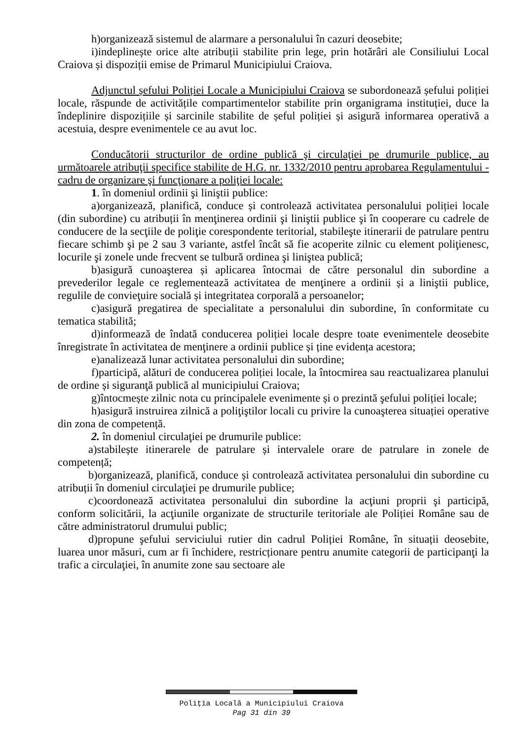h)organizează sistemul de alarmare a personalului în cazuri deosebite;
i)indeplinește orice alte atribuții stabilite prin lege, prin hotărâri ale Consiliului Local Craiova și dispoziții emise de Primarul Municipiului Craiova.
Adjunctul șefului Poliției Locale a Municipiului Craiova se subordonează șefului poliției locale, răspunde de activitățile compartimentelor stabilite prin organigrama instituției, duce la îndeplinire dispozițiile și sarcinile stabilite de șeful poliției și asigură informarea operativă a acestuia, despre evenimentele ce au avut loc.
Conducătorii structurilor de ordine publică şi circulaţiei pe drumurile publice, au următoarele atribuţii specifice stabilite de H.G. nr. 1332/2010 pentru aprobarea Regulamentului - cadru de organizare şi funcţionare a poliţiei locale:
1. în domeniul ordinii şi liniştii publice:
a)organizează, planifică, conduce și controlează activitatea personalului poliției locale (din subordine) cu atribuții în menţinerea ordinii şi liniştii publice şi în cooperare cu cadrele de conducere de la secţiile de poliţie corespondente teritorial, stabileşte itinerarii de patrulare pentru fiecare schimb şi pe 2 sau 3 variante, astfel încât să fie acoperite zilnic cu element poliţienesc, locurile şi zonele unde frecvent se tulbură ordinea şi liniştea publică;
b)asigură cunoaşterea și aplicarea întocmai de către personalul din subordine a prevederilor legale ce reglementează activitatea de menţinere a ordinii și a liniştii publice, regulile de convieţuire socială și integritatea corporală a persoanelor;
c)asigură pregatirea de specialitate a personalului din subordine, în conformitate cu tematica stabilită;
d)informează de îndată conducerea poliției locale despre toate evenimentele deosebite înregistrate în activitatea de menţinere a ordinii publice și ține evidența acestora;
e)analizează lunar activitatea personalului din subordine;
f)participă, alături de conducerea poliției locale, la întocmirea sau reactualizarea planului de ordine și siguranţă publică al municipiului Craiova;
g)întocmește zilnic nota cu principalele evenimente și o prezintă şefului poliției locale;
h)asigură instruirea zilnică a poliţiştilor locali cu privire la cunoaşterea situației operative din zona de competență.
2. în domeniul circulaţiei pe drumurile publice:
a)stabilește itinerarele de patrulare și intervalele orare de patrulare in zonele de competență;
b)organizează, planifică, conduce și controlează activitatea personalului din subordine cu atribuții în domeniul circulaţiei pe drumurile publice;
c)coordonează activitatea personalului din subordine la acţiuni proprii şi participă, conform solicitării, la acţiunile organizate de structurile teritoriale ale Poliției Române sau de către administratorul drumului public;
d)propune şefului serviciului rutier din cadrul Poliției Române, în situații deosebite, luarea unor măsuri, cum ar fi închidere, restricționare pentru anumite categorii de participanţi la trafic a circulaţiei, în anumite zone sau sectoare ale
Poliţia Locală a Municipiului Craiova
Pag 31 din 39